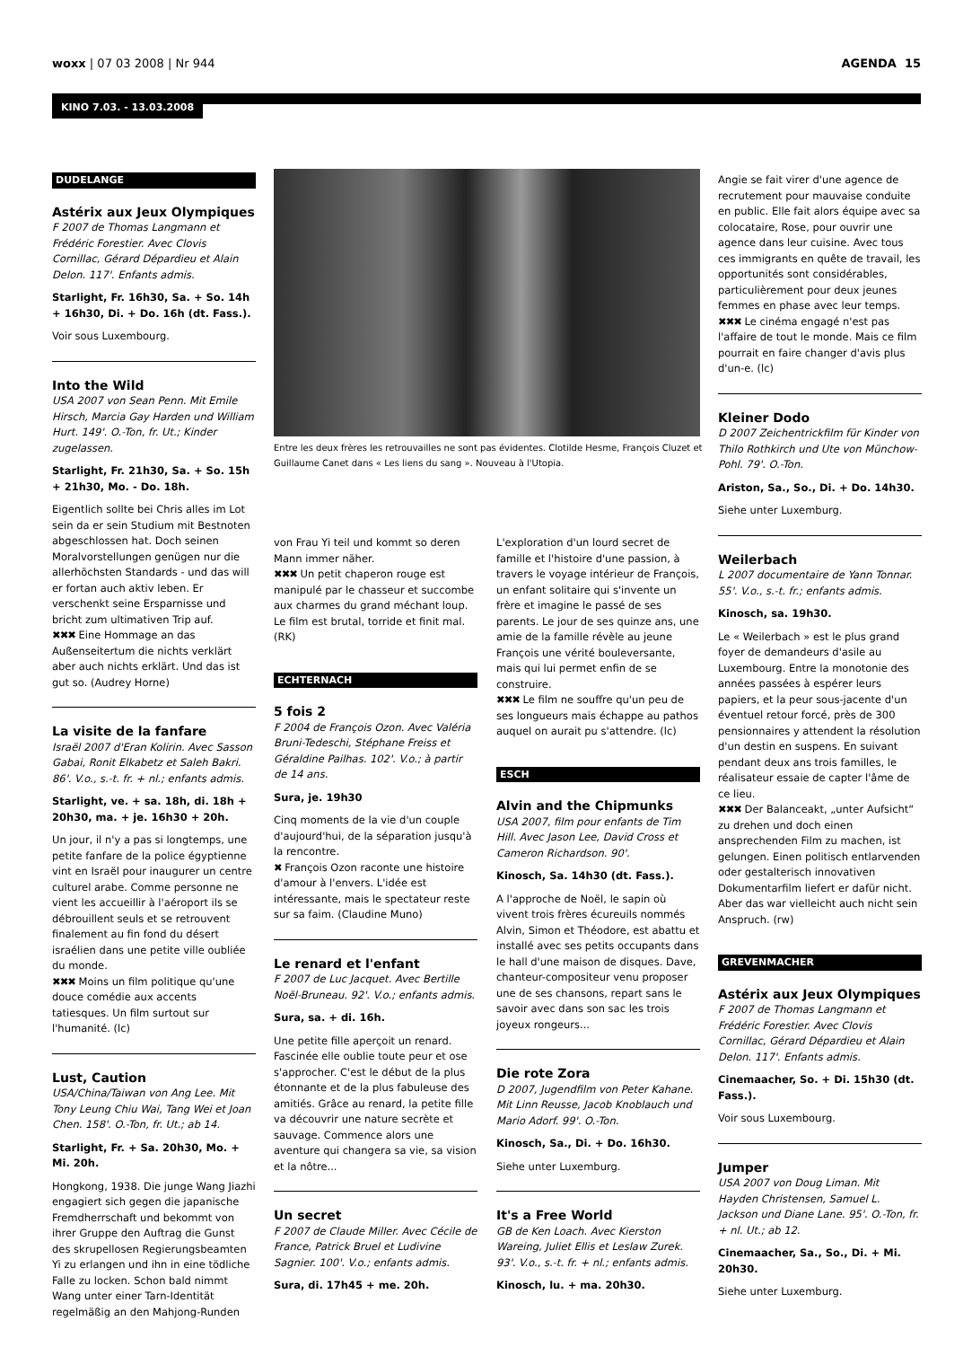woxx | 07 03 2008 | Nr 944 AGENDA 15
KINO 7.03. - 13.03.2008
DUDELANGE
Astérix aux Jeux Olympiques
F 2007 de Thomas Langmann et Frédéric Forestier. Avec Clovis Cornillac, Gérard Dépardieu et Alain Delon. 117'. Enfants admis.
Starlight, Fr. 16h30, Sa. + So. 14h + 16h30, Di. + Do. 16h (dt. Fass.).
Voir sous Luxembourg.
Into the Wild
USA 2007 von Sean Penn. Mit Emile Hirsch, Marcia Gay Harden und William Hurt. 149'. O.-Ton, fr. Ut.; Kinder zugelassen.
Starlight, Fr. 21h30, Sa. + So. 15h + 21h30, Mo. - Do. 18h.
Eigentlich sollte bei Chris alles im Lot sein da er sein Studium mit Bestnoten abgeschlossen hat. Doch seinen Moralvorstellungen genügen nur die allerhöchsten Standards - und das will er fortan auch aktiv leben. Er verschenkt seine Ersparnisse und bricht zum ultimativen Trip auf.
✖✖✖ Eine Hommage an das Außenseitertum die nichts verklärt aber auch nichts erklärt. Und das ist gut so. (Audrey Horne)
La visite de la fanfare
Israël 2007 d'Eran Kolirin. Avec Sasson Gabai, Ronit Elkabetz et Saleh Bakri. 86'. V.o., s.-t. fr. + nl.; enfants admis.
Starlight, ve. + sa. 18h, di. 18h + 20h30, ma. + je. 16h30 + 20h.
Un jour, il n'y a pas si longtemps, une petite fanfare de la police égyptienne vint en Israël pour inaugurer un centre culturel arabe. Comme personne ne vient les accueillir à l'aéroport ils se débrouillent seuls et se retrouvent finalement au fin fond du désert israélien dans une petite ville oubliée du monde.
✖✖✖ Moins un film politique qu'une douce comédie aux accents tatiesques. Un film surtout sur l'humanité. (lc)
Lust, Caution
USA/China/Taiwan von Ang Lee. Mit Tony Leung Chiu Wai, Tang Wei et Joan Chen. 158'. O.-Ton, fr. Ut.; ab 14.
Starlight, Fr. + Sa. 20h30, Mo. + Mi. 20h.
Hongkong, 1938. Die junge Wang Jiazhi engagiert sich gegen die japanische Fremdherrschaft und bekommt von ihrer Gruppe den Auftrag die Gunst des skrupellosen Regierungsbeamten Yi zu erlangen und ihn in eine tödliche Falle zu locken. Schon bald nimmt Wang unter einer Tarn-Identität regelmäßig an den Mahjong-Runden
Entre les deux frères les retrouvailles ne sont pas évidentes. Clotilde Hesme, François Cluzet et Guillaume Canet dans « Les liens du sang ». Nouveau à l'Utopia.
von Frau Yi teil und kommt so deren Mann immer näher.
✖✖✖ Un petit chaperon rouge est manipulé par le chasseur et succombe aux charmes du grand méchant loup. Le film est brutal, torride et finit mal. (RK)
ECHTERNACH
5 fois 2
F 2004 de François Ozon. Avec Valéria Bruni-Tedeschi, Stéphane Freiss et Géraldine Pailhas. 102'. V.o.; à partir de 14 ans.
Sura, je. 19h30
Cinq moments de la vie d'un couple d'aujourd'hui, de la séparation jusqu'à la rencontre.
✖ François Ozon raconte une histoire d'amour à l'envers. L'idée est intéressante, mais le spectateur reste sur sa faim. (Claudine Muno)
Le renard et l'enfant
F 2007 de Luc Jacquet. Avec Bertille Noël-Bruneau. 92'. V.o.; enfants admis.
Sura, sa. + di. 16h.
Une petite fille aperçoit un renard. Fascinée elle oublie toute peur et ose s'approcher. C'est le début de la plus étonnante et de la plus fabuleuse des amitiés. Grâce au renard, la petite fille va découvrir une nature secrète et sauvage. Commence alors une aventure qui changera sa vie, sa vision et la nôtre...
Un secret
F 2007 de Claude Miller. Avec Cécile de France, Patrick Bruel et Ludivine Sagnier. 100'. V.o.; enfants admis.
Sura, di. 17h45 + me. 20h.
L'exploration d'un lourd secret de famille et l'histoire d'une passion, à travers le voyage intérieur de François, un enfant solitaire qui s'invente un frère et imagine le passé de ses parents. Le jour de ses quinze ans, une amie de la famille révèle au jeune François une vérité bouleversante, mais qui lui permet enfin de se construire.
✖✖✖ Le film ne souffre qu'un peu de ses longueurs mais échappe au pathos auquel on aurait pu s'attendre. (lc)
ESCH
Alvin and the Chipmunks
USA 2007, film pour enfants de Tim Hill. Avec Jason Lee, David Cross et Cameron Richardson. 90'.
Kinosch, Sa. 14h30 (dt. Fass.).
A l'approche de Noël, le sapin où vivent trois frères écureuils nommés Alvin, Simon et Théodore, est abattu et installé avec ses petits occupants dans le hall d'une maison de disques. Dave, chanteur-compositeur venu proposer une de ses chansons, repart sans le savoir avec dans son sac les trois joyeux rongeurs...
Die rote Zora
D 2007, Jugendfilm von Peter Kahane. Mit Linn Reusse, Jacob Knoblauch und Mario Adorf. 99'. O.-Ton.
Kinosch, Sa., Di. + Do. 16h30.
Siehe unter Luxemburg.
It's a Free World
GB de Ken Loach. Avec Kierston Wareing, Juliet Ellis et Leslaw Zurek. 93'. V.o., s.-t. fr. + nl.; enfants admis.
Kinosch, lu. + ma. 20h30.
Angie se fait virer d'une agence de recrutement pour mauvaise conduite en public. Elle fait alors équipe avec sa colocataire, Rose, pour ouvrir une agence dans leur cuisine. Avec tous ces immigrants en quête de travail, les opportunités sont considérables, particulièrement pour deux jeunes femmes en phase avec leur temps.
✖✖✖ Le cinéma engagé n'est pas l'affaire de tout le monde. Mais ce film pourrait en faire changer d'avis plus d'un-e. (lc)
Kleiner Dodo
D 2007 Zeichentrickfilm für Kinder von Thilo Rothkirch und Ute von Münchow-Pohl. 79'. O.-Ton.
Ariston, Sa., So., Di. + Do. 14h30.
Siehe unter Luxemburg.
Weilerbach
L 2007 documentaire de Yann Tonnar. 55'. V.o., s.-t. fr.; enfants admis.
Kinosch, sa. 19h30.
Le « Weilerbach » est le plus grand foyer de demandeurs d'asile au Luxembourg. Entre la monotonie des années passées à espérer leurs papiers, et la peur sous-jacente d'un éventuel retour forcé, près de 300 pensionnaires y attendent la résolution d'un destin en suspens. En suivant pendant deux ans trois familles, le réalisateur essaie de capter l'âme de ce lieu.
✖✖✖ Der Balanceakt, „unter Aufsicht“ zu drehen und doch einen ansprechenden Film zu machen, ist gelungen. Einen politisch entlarvenden oder gestalterisch innovativen Dokumentarfilm liefert er dafür nicht. Aber das war vielleicht auch nicht sein Anspruch. (rw)
GREVENMACHER
Astérix aux Jeux Olympiques
F 2007 de Thomas Langmann et Frédéric Forestier. Avec Clovis Cornillac, Gérard Dépardieu et Alain Delon. 117'. Enfants admis.
Cinemaacher, So. + Di. 15h30 (dt. Fass.).
Voir sous Luxembourg.
Jumper
USA 2007 von Doug Liman. Mit Hayden Christensen, Samuel L. Jackson und Diane Lane. 95'. O.-Ton, fr. + nl. Ut.; ab 12.
Cinemaacher, Sa., So., Di. + Mi. 20h30.
Siehe unter Luxemburg.